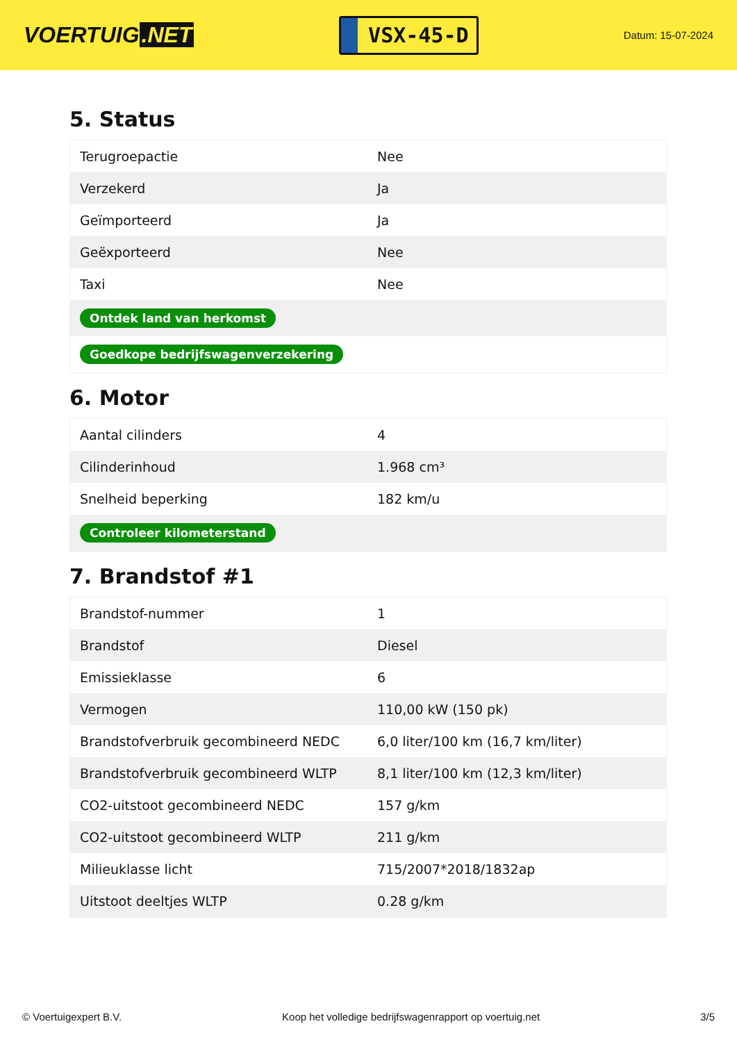VOERTUIG.NET
VSX-45-D
Datum: 15-07-2024
5. Status
| Terugroepactie | Nee |
| Verzekerd | Ja |
| Geïmporteerd | Ja |
| Geëxporteerd | Nee |
| Taxi | Nee |
| Ontdek land van herkomst | |
| Goedkope bedrijfswagenverzekering | |
6. Motor
| Aantal cilinders | 4 |
| Cilinderinhoud | 1.968 cm³ |
| Snelheid beperking | 182 km/u |
| Controleer kilometerstand | |
7. Brandstof #1
| Brandstof-nummer | 1 |
| Brandstof | Diesel |
| Emissieklasse | 6 |
| Vermogen | 110,00 kW (150 pk) |
| Brandstofverbruik gecombineerd NEDC | 6,0 liter/100 km (16,7 km/liter) |
| Brandstofverbruik gecombineerd WLTP | 8,1 liter/100 km (12,3 km/liter) |
| CO2-uitstoot gecombineerd NEDC | 157 g/km |
| CO2-uitstoot gecombineerd WLTP | 211 g/km |
| Milieuklasse licht | 715/2007*2018/1832ap |
| Uitstoot deeltjes WLTP | 0.28 g/km |
© Voertuigexpert B.V. Koop het volledige bedrijfswagenrapport op voertuig.net 3/5